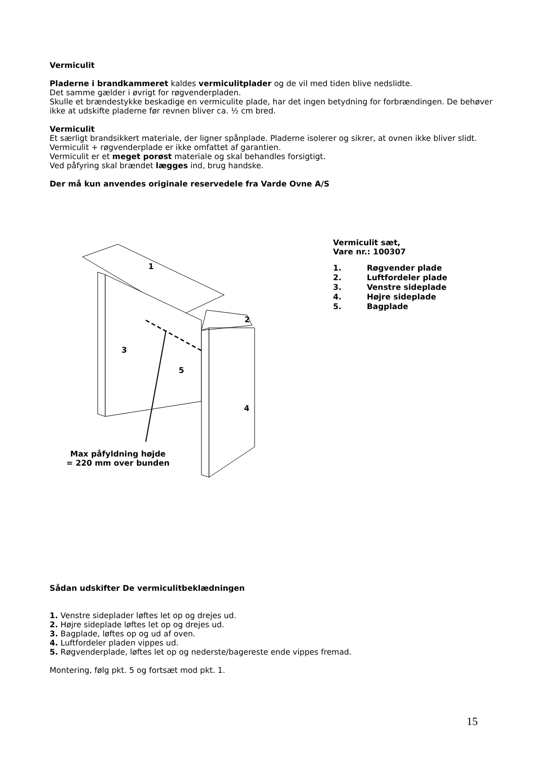Vermiculit
Pladerne i brandkammeret kaldes vermiculitplader og de vil med tiden blive nedslidte.
Det samme gælder i øvrigt for røgvenderpladen.
Skulle et brændestykke beskadige en vermiculite plade, har det ingen betydning for forbrændingen. De behøver ikke at udskifte pladerne før revnen bliver ca. ½ cm bred.
Vermiculit
Et særligt brandsikkert materiale, der ligner spånplade. Pladerne isolerer og sikrer, at ovnen ikke bliver slidt. Vermiculit + røgvenderplade er ikke omfattet af garantien.
Vermiculit er et meget porøst materiale og skal behandles forsigtigt.
Ved påfyring skal brændet lægges ind, brug handske.
Der må kun anvendes originale reservedele fra Varde Ovne A/S
1
2
3
4
5
Max påfyldning højde
= 220 mm over bunden
Vermiculit sæt,
Vare nr.: 100307
| 1. | Røgvender plade |
| 2. | Luftfordeler plade |
| 3. | Venstre sideplade |
| 4. | Højre sideplade |
| 5. | Bagplade |
Sådan udskifter De vermiculitbeklædningen
1. Venstre sideplader løftes let op og drejes ud.
2. Højre sideplade løftes let op og drejes ud.
3. Bagplade, løftes op og ud af oven.
4. Luftfordeler pladen vippes ud.
5. Røgvenderplade, løftes let op og nederste/bagereste ende vippes fremad.
Montering, følg pkt. 5 og fortsæt mod pkt. 1.
15